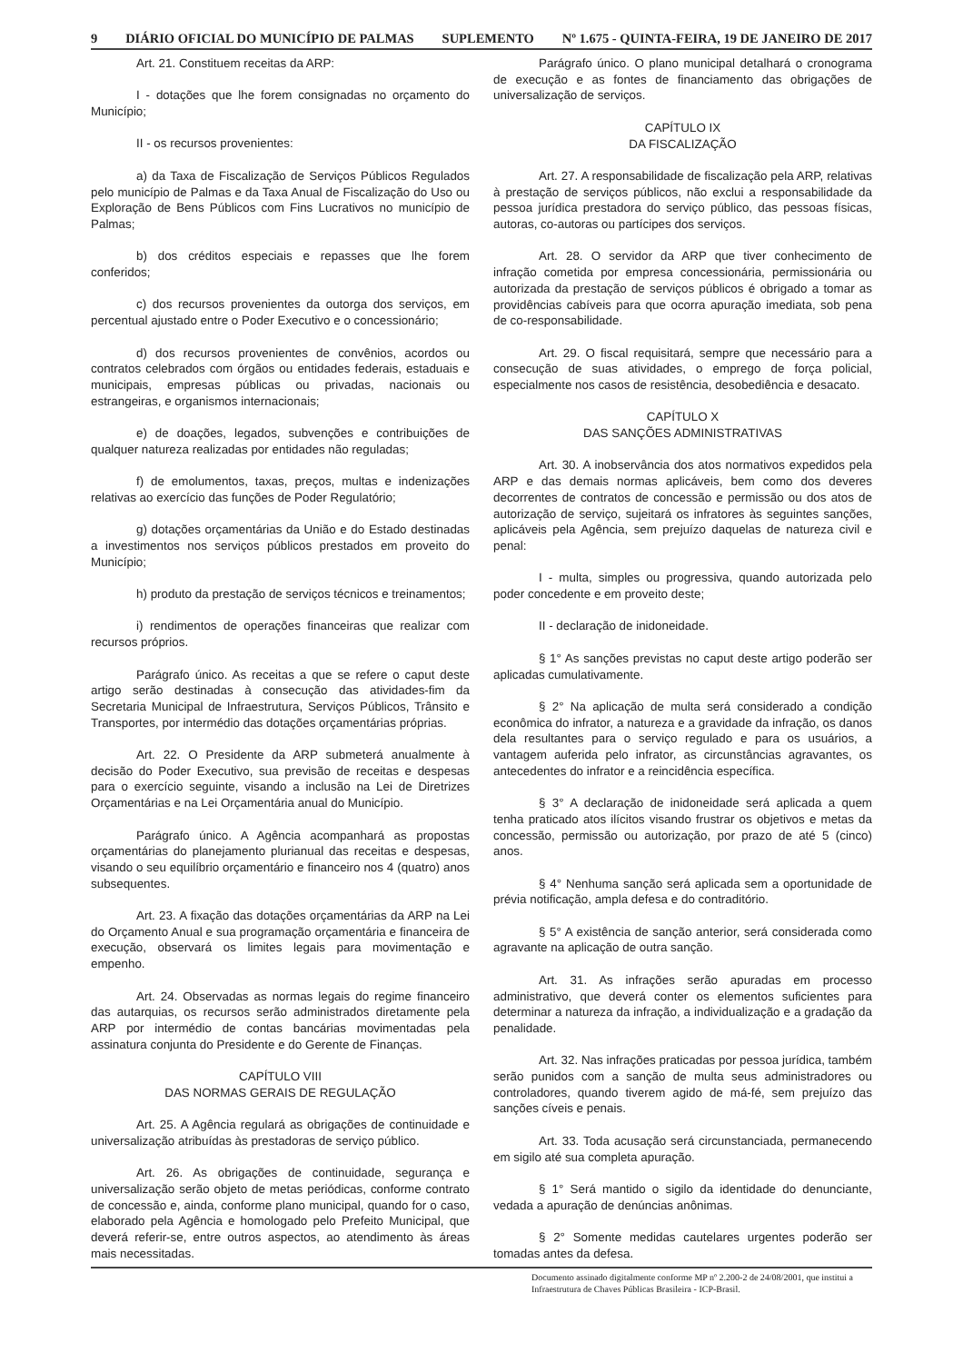9 DIÁRIO OFICIAL DO MUNICÍPIO DE PALMAS SUPLEMENTO Nº 1.675 - QUINTA-FEIRA, 19 DE JANEIRO DE 2017
Art. 21. Constituem receitas da ARP:
I - dotações que lhe forem consignadas no orçamento do Município;
II - os recursos provenientes:
a) da Taxa de Fiscalização de Serviços Públicos Regulados pelo município de Palmas e da Taxa Anual de Fiscalização do Uso ou Exploração de Bens Públicos com Fins Lucrativos no município de Palmas;
b) dos créditos especiais e repasses que lhe forem conferidos;
c) dos recursos provenientes da outorga dos serviços, em percentual ajustado entre o Poder Executivo e o concessionário;
d) dos recursos provenientes de convênios, acordos ou contratos celebrados com órgãos ou entidades federais, estaduais e municipais, empresas públicas ou privadas, nacionais ou estrangeiras, e organismos internacionais;
e) de doações, legados, subvenções e contribuições de qualquer natureza realizadas por entidades não reguladas;
f) de emolumentos, taxas, preços, multas e indenizações relativas ao exercício das funções de Poder Regulatório;
g) dotações orçamentárias da União e do Estado destinadas a investimentos nos serviços públicos prestados em proveito do Município;
h) produto da prestação de serviços técnicos e treinamentos;
i) rendimentos de operações financeiras que realizar com recursos próprios.
Parágrafo único. As receitas a que se refere o caput deste artigo serão destinadas à consecução das atividades-fim da Secretaria Municipal de Infraestrutura, Serviços Públicos, Trânsito e Transportes, por intermédio das dotações orçamentárias próprias.
Art. 22. O Presidente da ARP submeterá anualmente à decisão do Poder Executivo, sua previsão de receitas e despesas para o exercício seguinte, visando a inclusão na Lei de Diretrizes Orçamentárias e na Lei Orçamentária anual do Município.
Parágrafo único. A Agência acompanhará as propostas orçamentárias do planejamento plurianual das receitas e despesas, visando o seu equilíbrio orçamentário e financeiro nos 4 (quatro) anos subsequentes.
Art. 23. A fixação das dotações orçamentárias da ARP na Lei do Orçamento Anual e sua programação orçamentária e financeira de execução, observará os limites legais para movimentação e empenho.
Art. 24. Observadas as normas legais do regime financeiro das autarquias, os recursos serão administrados diretamente pela ARP por intermédio de contas bancárias movimentadas pela assinatura conjunta do Presidente e do Gerente de Finanças.
CAPÍTULO VIII
DAS NORMAS GERAIS DE REGULAÇÃO
Art. 25. A Agência regulará as obrigações de continuidade e universalização atribuídas às prestadoras de serviço público.
Art. 26. As obrigações de continuidade, segurança e universalização serão objeto de metas periódicas, conforme contrato de concessão e, ainda, conforme plano municipal, quando for o caso, elaborado pela Agência e homologado pelo Prefeito Municipal, que deverá referir-se, entre outros aspectos, ao atendimento às áreas mais necessitadas.
Parágrafo único. O plano municipal detalhará o cronograma de execução e as fontes de financiamento das obrigações de universalização de serviços.
CAPÍTULO IX
DA FISCALIZAÇÃO
Art. 27. A responsabilidade de fiscalização pela ARP, relativas à prestação de serviços públicos, não exclui a responsabilidade da pessoa jurídica prestadora do serviço público, das pessoas físicas, autoras, co-autoras ou partícipes dos serviços.
Art. 28. O servidor da ARP que tiver conhecimento de infração cometida por empresa concessionária, permissionária ou autorizada da prestação de serviços públicos é obrigado a tomar as providências cabíveis para que ocorra apuração imediata, sob pena de co-responsabilidade.
Art. 29. O fiscal requisitará, sempre que necessário para a consecução de suas atividades, o emprego de força policial, especialmente nos casos de resistência, desobediência e desacato.
CAPÍTULO X
DAS SANÇÕES ADMINISTRATIVAS
Art. 30. A inobservância dos atos normativos expedidos pela ARP e das demais normas aplicáveis, bem como dos deveres decorrentes de contratos de concessão e permissão ou dos atos de autorização de serviço, sujeitará os infratores às seguintes sanções, aplicáveis pela Agência, sem prejuízo daquelas de natureza civil e penal:
I - multa, simples ou progressiva, quando autorizada pelo poder concedente e em proveito deste;
II - declaração de inidoneidade.
§ 1° As sanções previstas no caput deste artigo poderão ser aplicadas cumulativamente.
§ 2° Na aplicação de multa será considerado a condição econômica do infrator, a natureza e a gravidade da infração, os danos dela resultantes para o serviço regulado e para os usuários, a vantagem auferida pelo infrator, as circunstâncias agravantes, os antecedentes do infrator e a reincidência específica.
§ 3° A declaração de inidoneidade será aplicada a quem tenha praticado atos ilícitos visando frustrar os objetivos e metas da concessão, permissão ou autorização, por prazo de até 5 (cinco) anos.
§ 4° Nenhuma sanção será aplicada sem a oportunidade de prévia notificação, ampla defesa e do contraditório.
§ 5° A existência de sanção anterior, será considerada como agravante na aplicação de outra sanção.
Art. 31. As infrações serão apuradas em processo administrativo, que deverá conter os elementos suficientes para determinar a natureza da infração, a individualização e a gradação da penalidade.
Art. 32. Nas infrações praticadas por pessoa jurídica, também serão punidos com a sanção de multa seus administradores ou controladores, quando tiverem agido de má-fé, sem prejuízo das sanções cíveis e penais.
Art. 33. Toda acusação será circunstanciada, permanecendo em sigilo até sua completa apuração.
§ 1° Será mantido o sigilo da identidade do denunciante, vedada a apuração de denúncias anônimas.
§ 2° Somente medidas cautelares urgentes poderão ser tomadas antes da defesa.
Documento assinado digitalmente conforme MP nº 2.200-2 de 24/08/2001, que institui a Infraestrutura de Chaves Públicas Brasileira - ICP-Brasil.